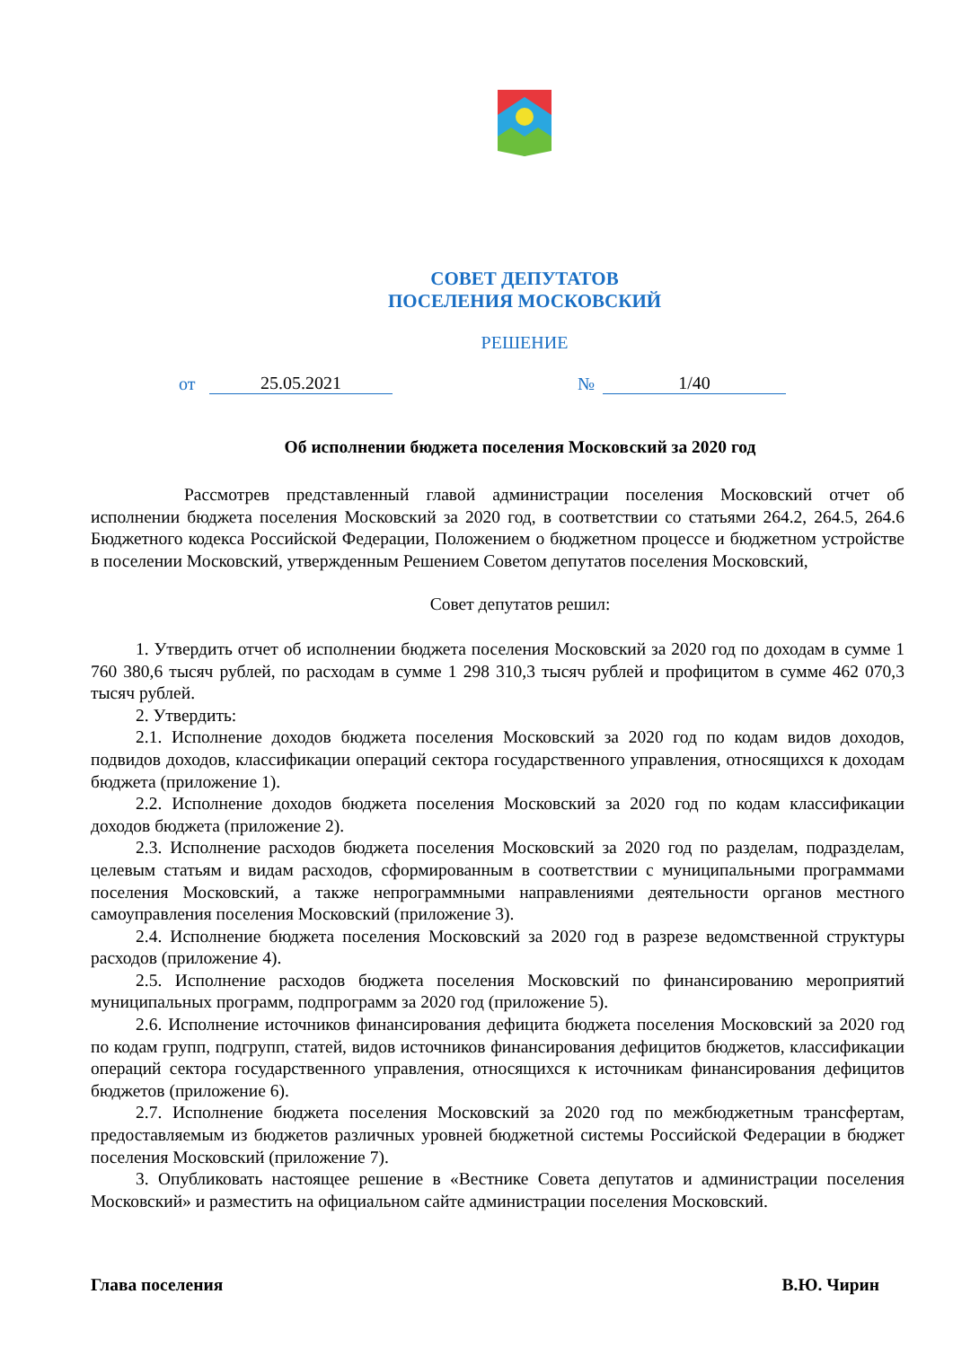СОВЕТ ДЕПУТАТОВ
ПОСЕЛЕНИЯ МОСКОВСКИЙ
РЕШЕНИЕ
от 25.05.2021 № 1/40
Об исполнении бюджета поселения Московский за 2020 год
Рассмотрев представленный главой администрации поселения Московский отчет об исполнении бюджета поселения Московский за 2020 год, в соответствии со статьями 264.2, 264.5, 264.6 Бюджетного кодекса Российской Федерации, Положением о бюджетном процессе и бюджетном устройстве в поселении Московский, утвержденным Решением Советом депутатов поселения Московский,
Совет депутатов решил:
1. Утвердить отчет об исполнении бюджета поселения Московский за 2020 год по доходам в сумме 1 760 380,6 тысяч рублей, по расходам в сумме 1 298 310,3 тысяч рублей и профицитом в сумме 462 070,3 тысяч рублей.
2. Утвердить:
2.1. Исполнение доходов бюджета поселения Московский за 2020 год по кодам видов доходов, подвидов доходов, классификации операций сектора государственного управления, относящихся к доходам бюджета (приложение 1).
2.2. Исполнение доходов бюджета поселения Московский за 2020 год по кодам классификации доходов бюджета (приложение 2).
2.3. Исполнение расходов бюджета поселения Московский за 2020 год по разделам, подразделам, целевым статьям и видам расходов, сформированным в соответствии с муниципальными программами поселения Московский, а также непрограммными направлениями деятельности органов местного самоуправления поселения Московский (приложение 3).
2.4. Исполнение бюджета поселения Московский за 2020 год в разрезе ведомственной структуры расходов (приложение 4).
2.5. Исполнение расходов бюджета поселения Московский по финансированию мероприятий муниципальных программ, подпрограмм за 2020 год (приложение 5).
2.6. Исполнение источников финансирования дефицита бюджета поселения Московский за 2020 год по кодам групп, подгрупп, статей, видов источников финансирования дефицитов бюджетов, классификации операций сектора государственного управления, относящихся к источникам финансирования дефицитов бюджетов (приложение 6).
2.7. Исполнение бюджета поселения Московский за 2020 год по межбюджетным трансфертам, предоставляемым из бюджетов различных уровней бюджетной системы Российской Федерации в бюджет поселения Московский (приложение 7).
3. Опубликовать настоящее решение в «Вестнике Совета депутатов и администрации поселения Московский» и разместить на официальном сайте администрации поселения Московский.
Глава поселения В.Ю. Чирин